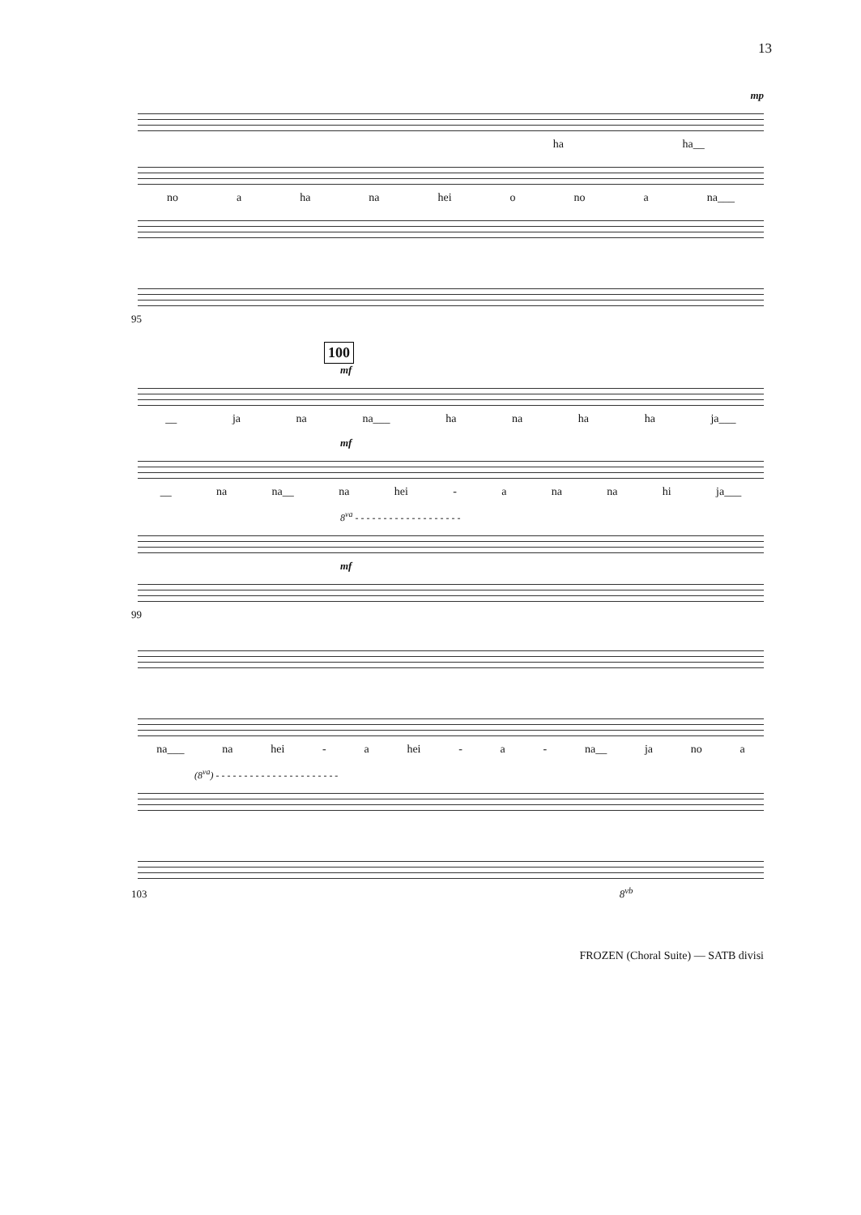13
mp
ha ha__
no a ha na hei o no a na___
95
100
mf
__ ja na na___ ha na ha ha ja___
mf
__ na na__ na hei - a na na hi ja___
8<sup>va</sup> - - - - - - - - - - - - - - - - - - -
mf
99
na___ na hei - a hei - a - na__ ja no a
(8<sup>va</sup>) - - - - - - - - - - - - - - - - - - - - - -
103 8<sup>vb</sup>
FROZEN (Choral Suite) — SATB divisi